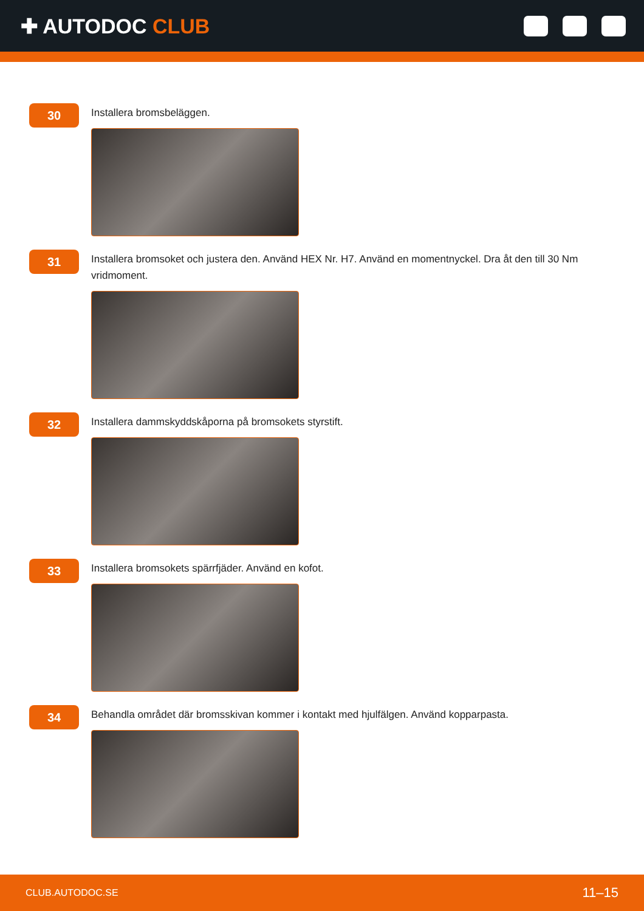✚ AUTODOC CLUB
30
Installera bromsbeläggen.
31
Installera bromsoket och justera den. Använd HEX Nr. H7. Använd en momentnyckel. Dra åt den till 30 Nm vridmoment.
32
Installera dammskyddskåporna på bromsokets styrstift.
33
Installera bromsokets spärrfjäder. Använd en kofot.
34
Behandla området där bromsskivan kommer i kontakt med hjulfälgen. Använd kopparpasta.
CLUB.AUTODOC.SE 11–15